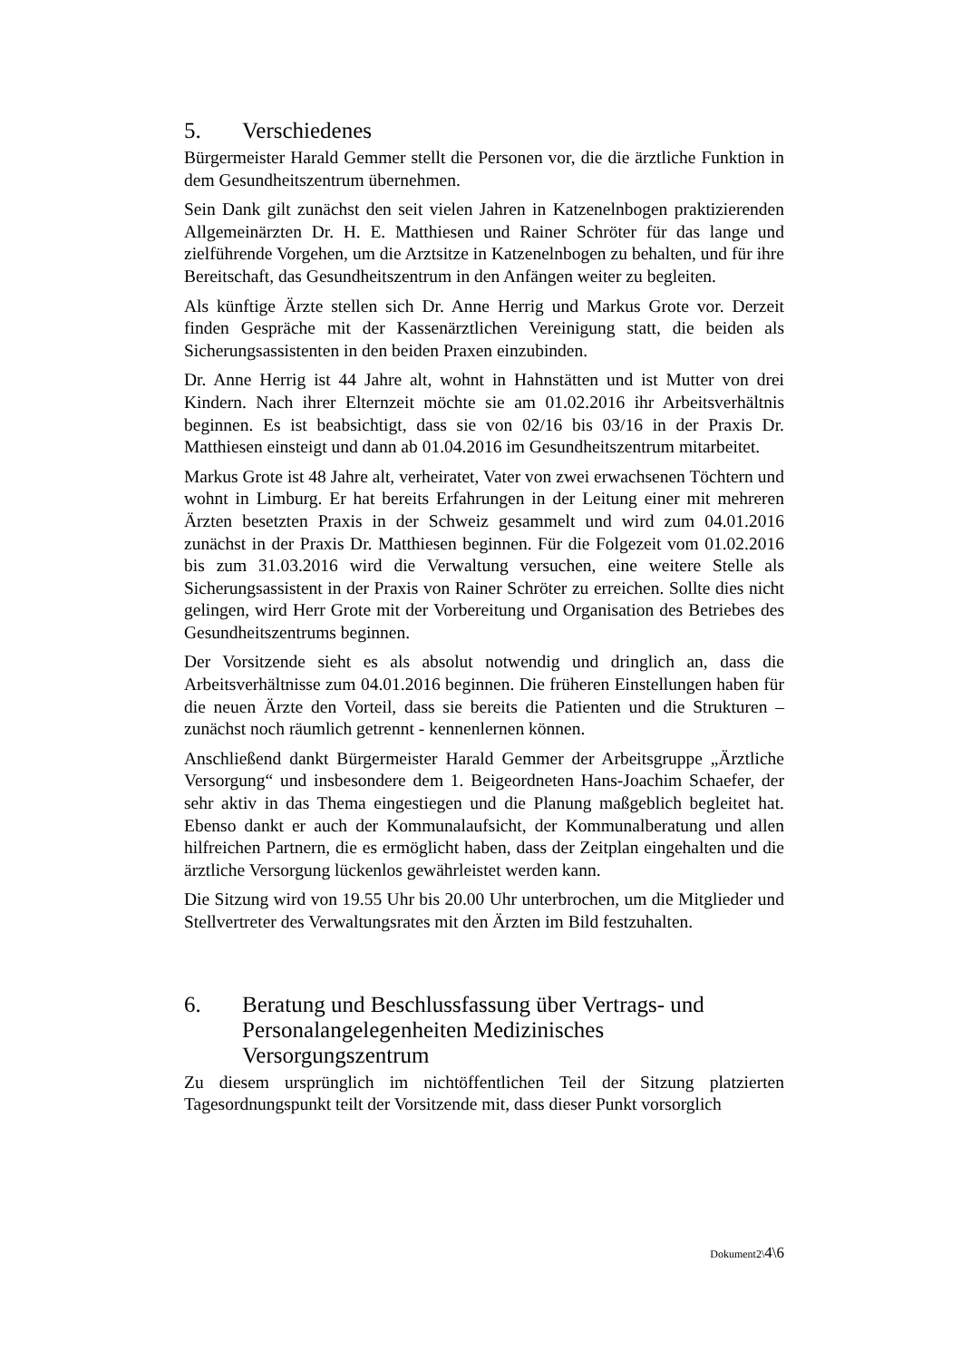5. Verschiedenes
Bürgermeister Harald Gemmer stellt die Personen vor, die die ärztliche Funktion in dem Gesundheitszentrum übernehmen.
Sein Dank gilt zunächst den seit vielen Jahren in Katzenelnbogen praktizierenden Allgemeinärzten Dr. H. E. Matthiesen und Rainer Schröter für das lange und zielführende Vorgehen, um die Arztsitze in Katzenelnbogen zu behalten, und für ihre Bereitschaft, das Gesundheitszentrum in den Anfängen weiter zu begleiten.
Als künftige Ärzte stellen sich Dr. Anne Herrig und Markus Grote vor. Derzeit finden Gespräche mit der Kassenärztlichen Vereinigung statt, die beiden als Sicherungsassistenten in den beiden Praxen einzubinden.
Dr. Anne Herrig ist 44 Jahre alt, wohnt in Hahnstätten und ist Mutter von drei Kindern. Nach ihrer Elternzeit möchte sie am 01.02.2016 ihr Arbeitsverhältnis beginnen. Es ist beabsichtigt, dass sie von 02/16 bis 03/16 in der Praxis Dr. Matthiesen einsteigt und dann ab 01.04.2016 im Gesundheitszentrum mitarbeitet.
Markus Grote ist 48 Jahre alt, verheiratet, Vater von zwei erwachsenen Töchtern und wohnt in Limburg. Er hat bereits Erfahrungen in der Leitung einer mit mehreren Ärzten besetzten Praxis in der Schweiz gesammelt und wird zum 04.01.2016 zunächst in der Praxis Dr. Matthiesen beginnen. Für die Folgezeit vom 01.02.2016 bis zum 31.03.2016 wird die Verwaltung versuchen, eine weitere Stelle als Sicherungsassistent in der Praxis von Rainer Schröter zu erreichen. Sollte dies nicht gelingen, wird Herr Grote mit der Vorbereitung und Organisation des Betriebes des Gesundheitszentrums beginnen.
Der Vorsitzende sieht es als absolut notwendig und dringlich an, dass die Arbeitsverhältnisse zum 04.01.2016 beginnen. Die früheren Einstellungen haben für die neuen Ärzte den Vorteil, dass sie bereits die Patienten und die Strukturen – zunächst noch räumlich getrennt - kennenlernen können.
Anschließend dankt Bürgermeister Harald Gemmer der Arbeitsgruppe „Ärztliche Versorgung“ und insbesondere dem 1. Beigeordneten Hans-Joachim Schaefer, der sehr aktiv in das Thema eingestiegen und die Planung maßgeblich begleitet hat. Ebenso dankt er auch der Kommunalaufsicht, der Kommunalberatung und allen hilfreichen Partnern, die es ermöglicht haben, dass der Zeitplan eingehalten und die ärztliche Versorgung lückenlos gewährleistet werden kann.
Die Sitzung wird von 19.55 Uhr bis 20.00 Uhr unterbrochen, um die Mitglieder und Stellvertreter des Verwaltungsrates mit den Ärzten im Bild festzuhalten.
6. Beratung und Beschlussfassung über Vertrags- und Personalangelegenheiten Medizinisches Versorgungszentrum
Zu diesem ursprünglich im nichtöffentlichen Teil der Sitzung platzierten Tagesordnungspunkt teilt der Vorsitzende mit, dass dieser Punkt vorsorglich
Dokument2\4\6